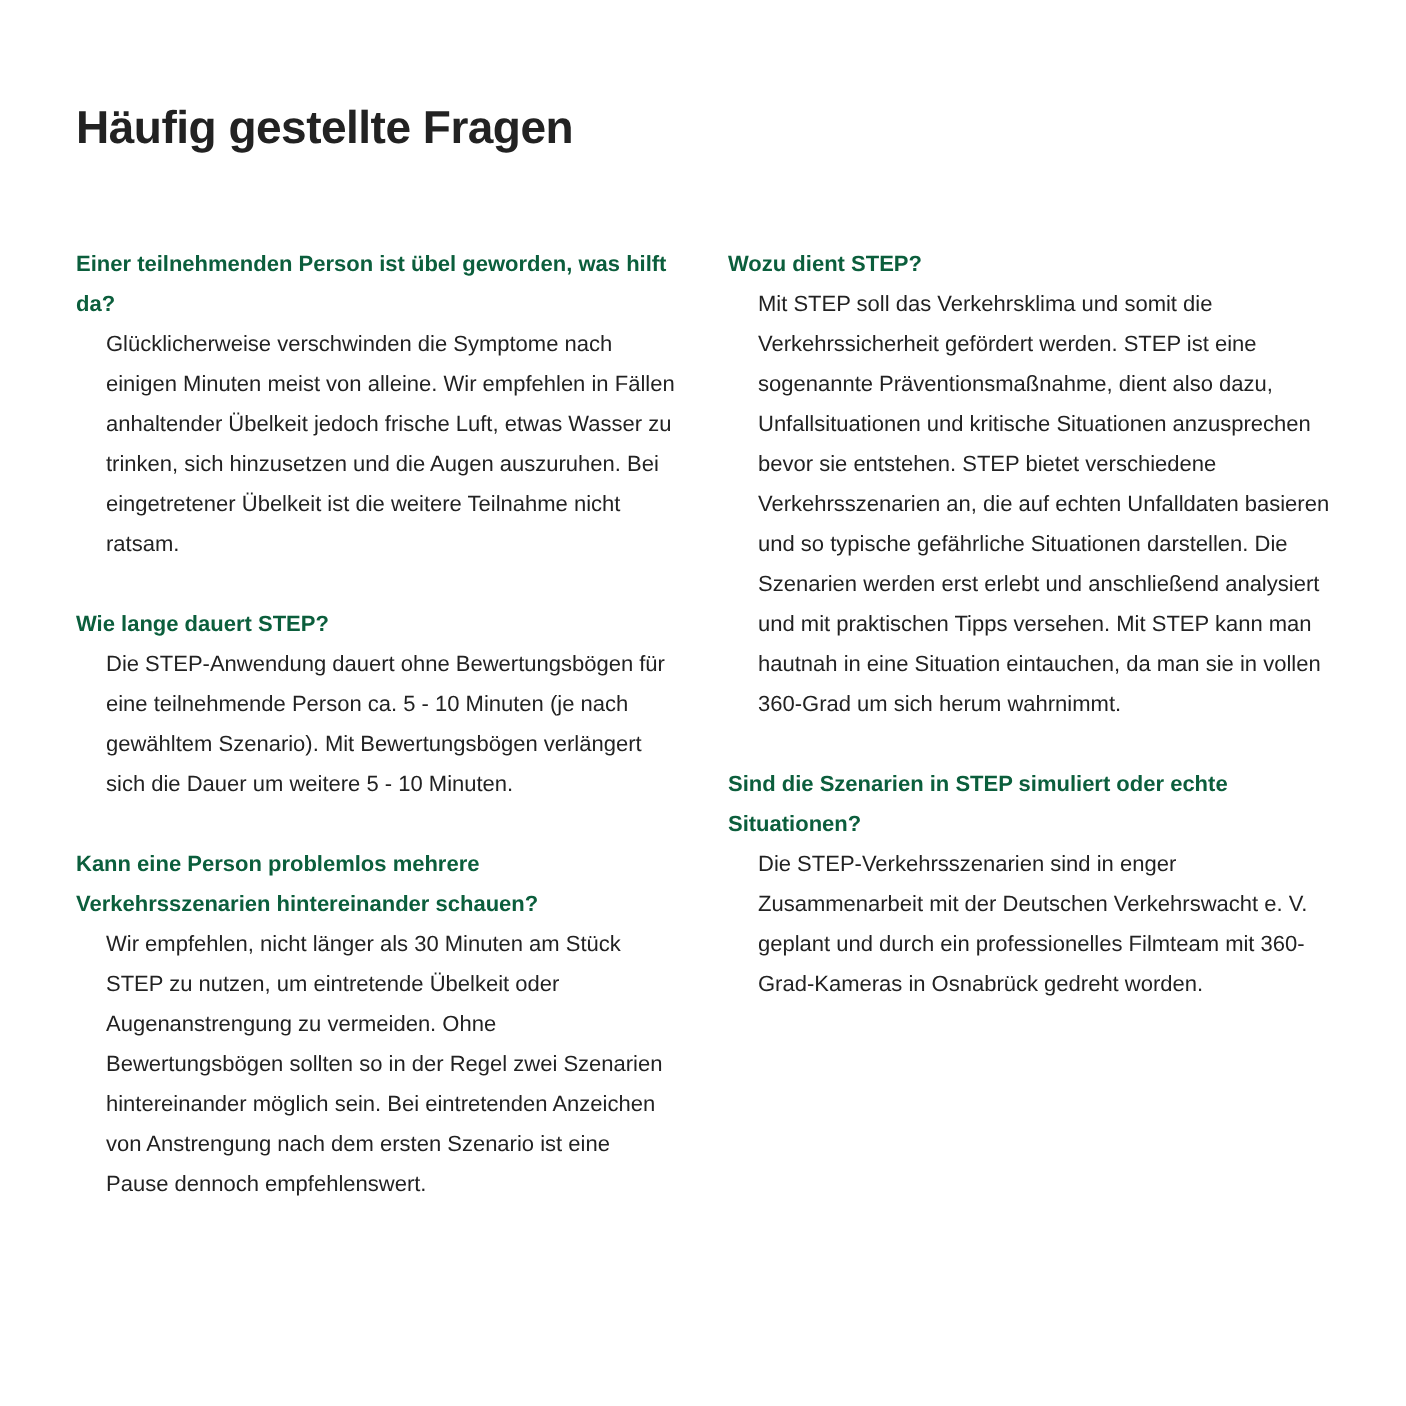Häufig gestellte Fragen
Einer teilnehmenden Person ist übel geworden, was hilft da?
Glücklicherweise verschwinden die Symptome nach einigen Minuten meist von alleine. Wir empfehlen in Fällen anhaltender Übelkeit jedoch frische Luft, etwas Wasser zu trinken, sich hinzusetzen und die Augen auszuruhen. Bei eingetretener Übelkeit ist die weitere Teilnahme nicht ratsam.
Wie lange dauert STEP?
Die STEP-Anwendung dauert ohne Bewertungsbögen für eine teilnehmende Person ca. 5 - 10 Minuten (je nach gewähltem Szenario). Mit Bewertungsbögen verlängert sich die Dauer um weitere 5 - 10 Minuten.
Kann eine Person problemlos mehrere Verkehrsszenarien hintereinander schauen?
Wir empfehlen, nicht länger als 30 Minuten am Stück STEP zu nutzen, um eintretende Übelkeit oder Augenanstrengung zu vermeiden. Ohne Bewertungsbögen sollten so in der Regel zwei Szenarien hintereinander möglich sein. Bei eintretenden Anzeichen von Anstrengung nach dem ersten Szenario ist eine Pause dennoch empfehlenswert.
Wozu dient STEP?
Mit STEP soll das Verkehrsklima und somit die Verkehrssicherheit gefördert werden. STEP ist eine sogenannte Präventionsmaßnahme, dient also dazu, Unfallsituationen und kritische Situationen anzusprechen bevor sie entstehen. STEP bietet verschiedene Verkehrsszenarien an, die auf echten Unfalldaten basieren und so typische gefährliche Situationen darstellen. Die Szenarien werden erst erlebt und anschließend analysiert und mit praktischen Tipps versehen. Mit STEP kann man hautnah in eine Situation eintauchen, da man sie in vollen 360-Grad um sich herum wahrnimmt.
Sind die Szenarien in STEP simuliert oder echte Situationen?
Die STEP-Verkehrsszenarien sind in enger Zusammenarbeit mit der Deutschen Verkehrswacht e. V. geplant und durch ein professionelles Filmteam mit 360-Grad-Kameras in Osnabrück gedreht worden.